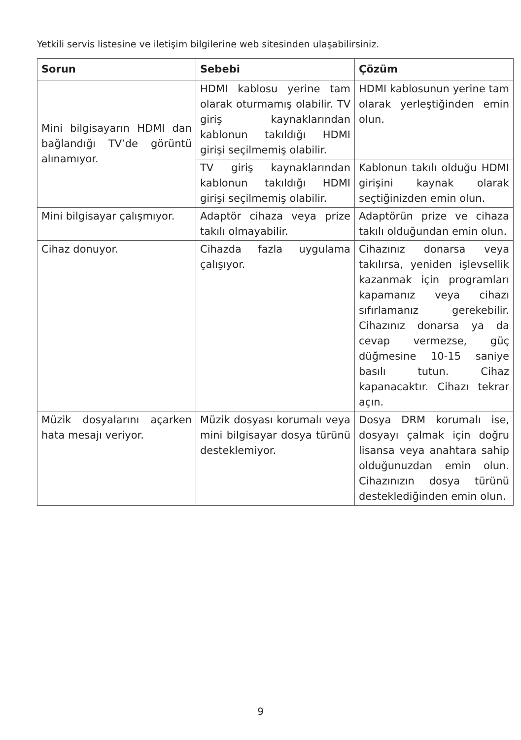Yetkili servis listesine ve iletişim bilgilerine web sitesinden ulaşabilirsiniz.
| Sorun | Sebebi | Çözüm |
| --- | --- | --- |
| Mini bilgisayarın HDMI dan bağlandığı TV’de görüntü alınamıyor. | HDMI kablosu yerine tam olarak oturmamış olabilir. TV giriş kaynaklarından kablonun takıldığı HDMI girişi seçilmemiş olabilir. | HDMI kablosunun yerine tam olarak yerleştiğinden emin olun. |
| | TV giriş kaynaklarından kablonun takıldığı HDMI girişi seçilmemiş olabilir. | Kablonun takılı olduğu HDMI girişini kaynak olarak seçtiğinizden emin olun. |
| Mini bilgisayar çalışmıyor. | Adaptör cihaza veya prize takılı olmayabilir. | Adaptörün prize ve cihaza takılı olduğundan emin olun. |
| Cihaz donuyor. | Cihazda fazla uygulama çalışıyor. | Cihazınız donarsa veya takılırsa, yeniden işlevsellik kazanmak için programları kapamanız veya cihazı sıfırlamanız gerekebilir. Cihazınız donarsa ya da cevap vermezse, güç düğmesine 10-15 saniye basılı tutun. Cihaz kapanacaktır. Cihazı tekrar açın. |
| Müzik dosyalarını açarken hata mesajı veriyor. | Müzik dosyası korumalı veya mini bilgisayar dosya türünü desteklemiyor. | Dosya DRM korumalı ise, dosyayı çalmak için doğru lisansa veya anahtara sahip olduğunuzdan emin olun. Cihazınızın dosya türünü desteklediğinden emin olun. |
9